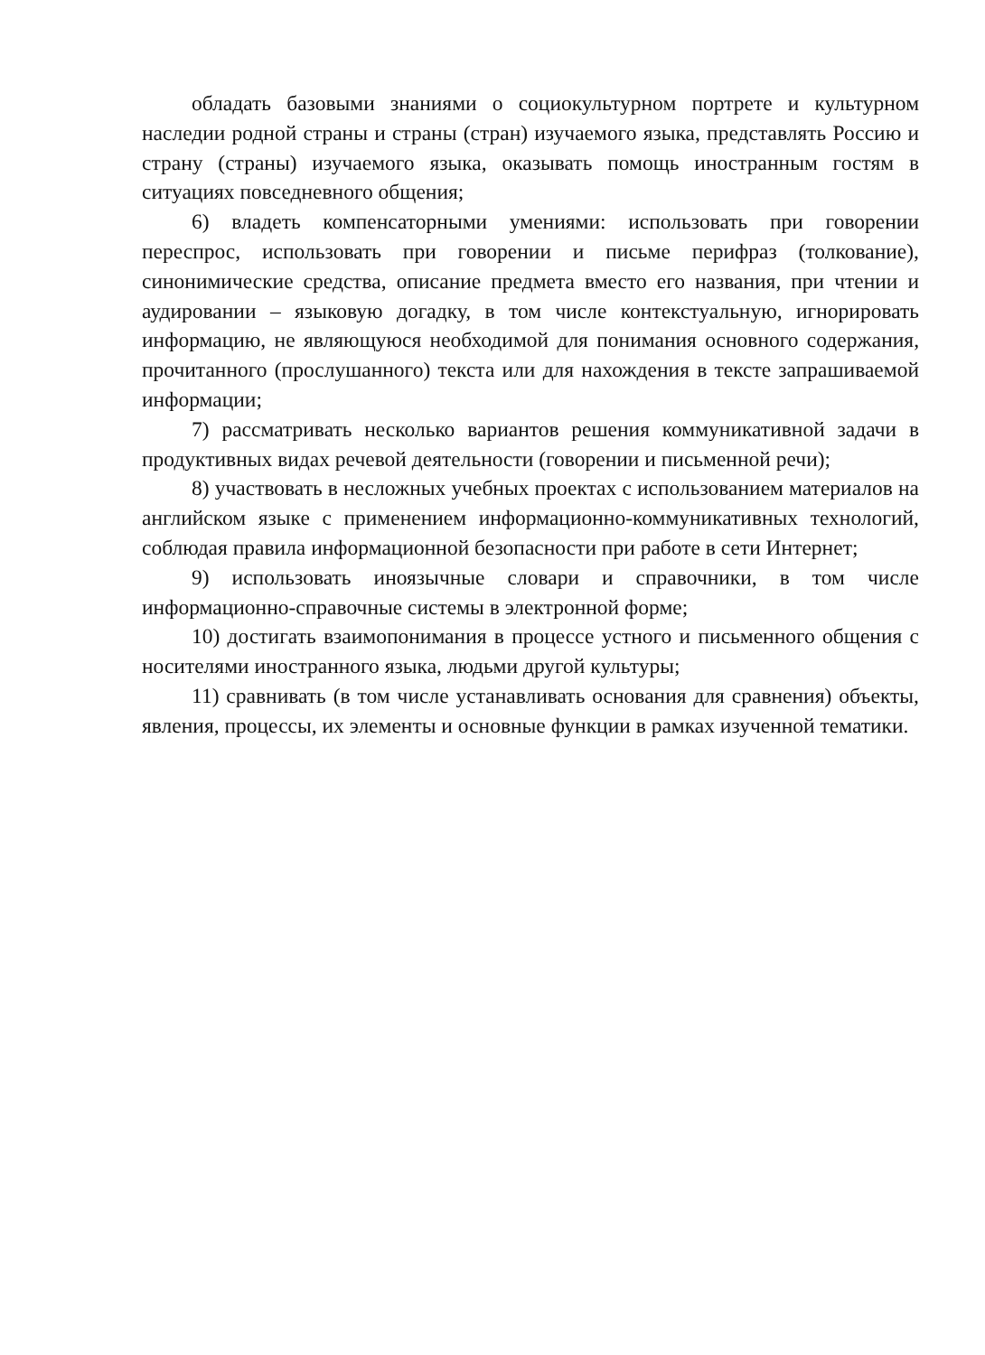обладать базовыми знаниями о социокультурном портрете и культурном наследии родной страны и страны (стран) изучаемого языка, представлять Россию и страну (страны) изучаемого языка, оказывать помощь иностранным гостям в ситуациях повседневного общения;
6) владеть компенсаторными умениями: использовать при говорении переспрос, использовать при говорении и письме перифраз (толкование), синонимические средства, описание предмета вместо его названия, при чтении и аудировании – языковую догадку, в том числе контекстуальную, игнорировать информацию, не являющуюся необходимой для понимания основного содержания, прочитанного (прослушанного) текста или для нахождения в тексте запрашиваемой информации;
7) рассматривать несколько вариантов решения коммуникативной задачи в продуктивных видах речевой деятельности (говорении и письменной речи);
8) участвовать в несложных учебных проектах с использованием материалов на английском языке с применением информационно-коммуникативных технологий, соблюдая правила информационной безопасности при работе в сети Интернет;
9) использовать иноязычные словари и справочники, в том числе информационно-справочные системы в электронной форме;
10) достигать взаимопонимания в процессе устного и письменного общения с носителями иностранного языка, людьми другой культуры;
11) сравнивать (в том числе устанавливать основания для сравнения) объекты, явления, процессы, их элементы и основные функции в рамках изученной тематики.